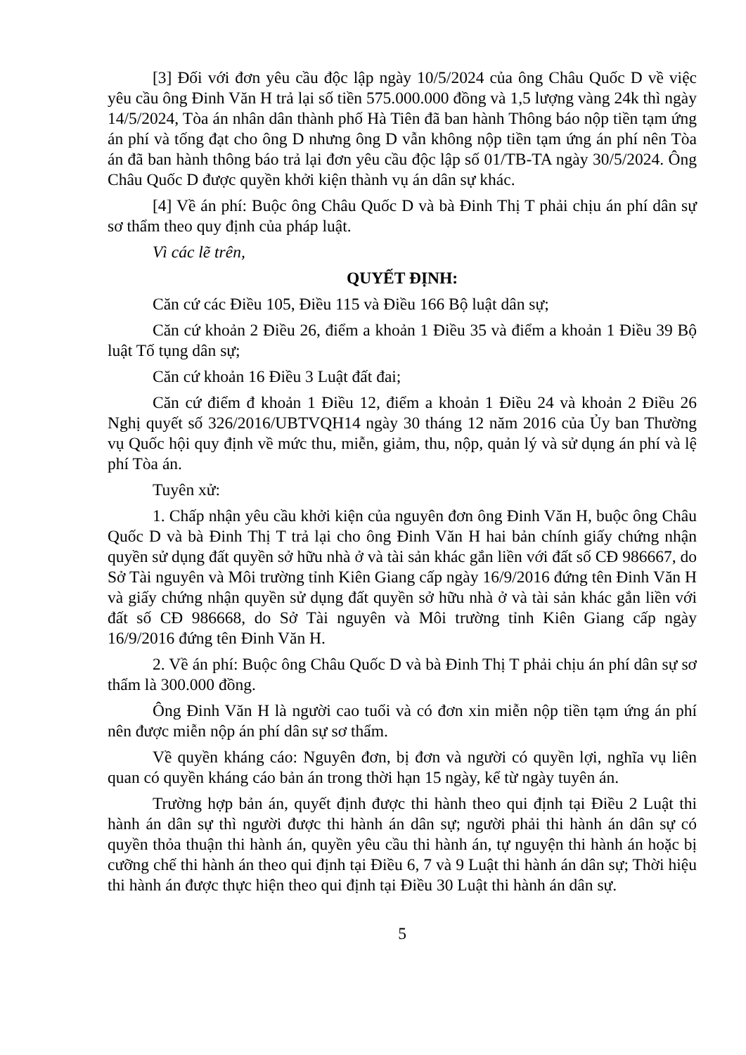[3] Đối với đơn yêu cầu độc lập ngày 10/5/2024 của ông Châu Quốc D về việc yêu cầu ông Đinh Văn H trả lại số tiền 575.000.000 đồng và 1,5 lượng vàng 24k thì ngày 14/5/2024, Tòa án nhân dân thành phố Hà Tiên đã ban hành Thông báo nộp tiền tạm ứng án phí và tống đạt cho ông D nhưng ông D vẫn không nộp tiền tạm ứng án phí nên Tòa án đã ban hành thông báo trả lại đơn yêu cầu độc lập số 01/TB-TA ngày 30/5/2024. Ông Châu Quốc D được quyền khởi kiện thành vụ án dân sự khác.
[4] Về án phí: Buộc ông Châu Quốc D và bà Đinh Thị T phải chịu án phí dân sự sơ thẩm theo quy định của pháp luật.
Vì các lẽ trên,
QUYẾT ĐỊNH:
Căn cứ các Điều 105, Điều 115 và Điều 166 Bộ luật dân sự;
Căn cứ khoản 2 Điều 26, điểm a khoản 1 Điều 35 và điểm a khoản 1 Điều 39 Bộ luật Tố tụng dân sự;
Căn cứ khoản 16 Điều 3 Luật đất đai;
Căn cứ điểm đ khoản 1 Điều 12, điểm a khoản 1 Điều 24 và khoản 2 Điều 26 Nghị quyết số 326/2016/UBTVQH14 ngày 30 tháng 12 năm 2016 của Ủy ban Thường vụ Quốc hội quy định về mức thu, miễn, giảm, thu, nộp, quản lý và sử dụng án phí và lệ phí Tòa án.
Tuyên xử:
1. Chấp nhận yêu cầu khởi kiện của nguyên đơn ông Đinh Văn H, buộc ông Châu Quốc D và bà Đinh Thị T trả lại cho ông Đinh Văn H hai bản chính giấy chứng nhận quyền sử dụng đất quyền sở hữu nhà ở và tài sản khác gắn liền với đất số CĐ 986667, do Sở Tài nguyên và Môi trường tỉnh Kiên Giang cấp ngày 16/9/2016 đứng tên Đinh Văn H và giấy chứng nhận quyền sử dụng đất quyền sở hữu nhà ở và tài sản khác gắn liền với đất số CĐ 986668, do Sở Tài nguyên và Môi trường tỉnh Kiên Giang cấp ngày 16/9/2016 đứng tên Đinh Văn H.
2. Về án phí: Buộc ông Châu Quốc D và bà Đinh Thị T phải chịu án phí dân sự sơ thẩm là 300.000 đồng.
Ông Đinh Văn H là người cao tuổi và có đơn xin miễn nộp tiền tạm ứng án phí nên được miễn nộp án phí dân sự sơ thẩm.
Về quyền kháng cáo: Nguyên đơn, bị đơn và người có quyền lợi, nghĩa vụ liên quan có quyền kháng cáo bản án trong thời hạn 15 ngày, kể từ ngày tuyên án.
Trường hợp bản án, quyết định được thi hành theo qui định tại Điều 2 Luật thi hành án dân sự thì người được thi hành án dân sự; người phải thi hành án dân sự có quyền thỏa thuận thi hành án, quyền yêu cầu thi hành án, tự nguyện thi hành án hoặc bị cưỡng chế thi hành án theo qui định tại Điều 6, 7 và 9 Luật thi hành án dân sự; Thời hiệu thi hành án được thực hiện theo qui định tại Điều 30 Luật thi hành án dân sự.
5